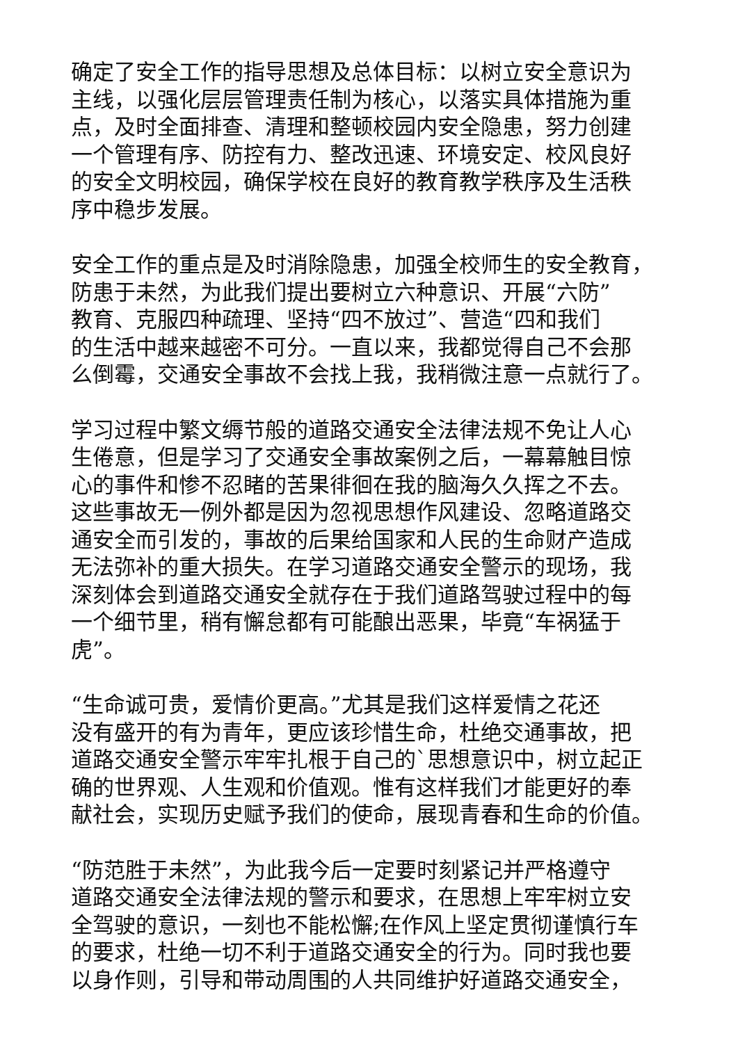确定了安全工作的指导思想及总体目标：以树立安全意识为
主线，以强化层层管理责任制为核心，以落实具体措施为重
点，及时全面排查、清理和整顿校园内安全隐患，努力创建
一个管理有序、防控有力、整改迅速、环境安定、校风良好
的安全文明校园，确保学校在良好的教育教学秩序及生活秩
序中稳步发展。
安全工作的重点是及时消除隐患，加强全校师生的安全教育，
防患于未然，为此我们提出要树立六种意识、开展“六防”
教育、克服四种疏理、坚持“四不放过”、营造“四和我们
的生活中越来越密不可分。一直以来，我都觉得自己不会那
么倒霉，交通安全事故不会找上我，我稍微注意一点就行了。
学习过程中繁文缛节般的道路交通安全法律法规不免让人心
生倦意，但是学习了交通安全事故案例之后，一幕幕触目惊
心的事件和惨不忍睹的苦果徘徊在我的脑海久久挥之不去。
这些事故无一例外都是因为忽视思想作风建设、忽略道路交
通安全而引发的，事故的后果给国家和人民的生命财产造成
无法弥补的重大损失。在学习道路交通安全警示的现场，我
深刻体会到道路交通安全就存在于我们道路驾驶过程中的每
一个细节里，稍有懈怠都有可能酿出恶果，毕竟“车祸猛于
虎”。
“生命诚可贵，爱情价更高。”尤其是我们这样爱情之花还
没有盛开的有为青年，更应该珍惜生命，杜绝交通事故，把
道路交通安全警示牢牢扎根于自己的`思想意识中，树立起正
确的世界观、人生观和价值观。惟有这样我们才能更好的奉
献社会，实现历史赋予我们的使命，展现青春和生命的价值。
“防范胜于未然”，为此我今后一定要时刻紧记并严格遵守
道路交通安全法律法规的警示和要求，在思想上牢牢树立安
全驾驶的意识，一刻也不能松懈;在作风上坚定贯彻谨慎行车
的要求，杜绝一切不利于道路交通安全的行为。同时我也要
以身作则，引导和带动周围的人共同维护好道路交通安全，